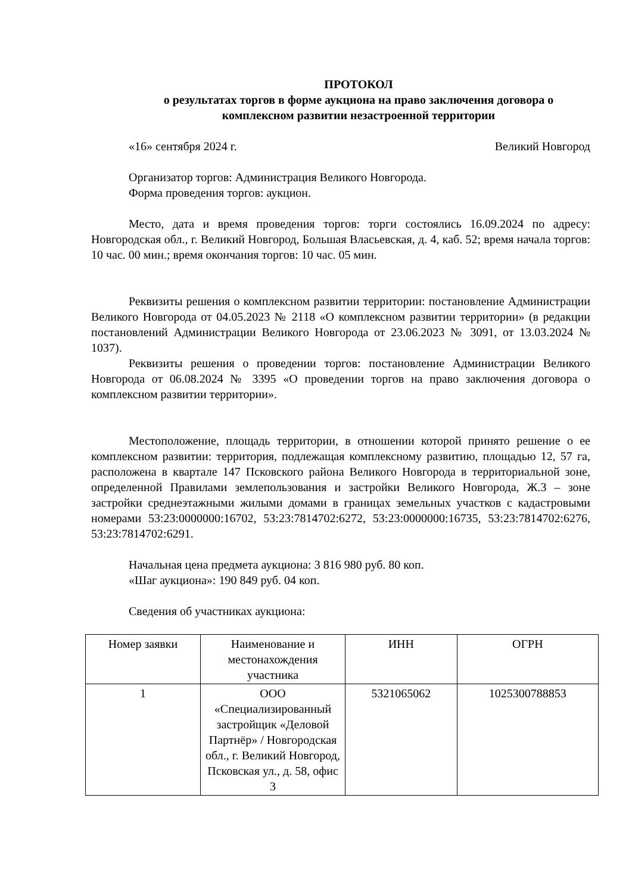ПРОТОКОЛ
о результатах торгов в форме аукциона на право заключения договора о комплексном развитии незастроенной территории
«16» сентября 2024 г. Великий Новгород
Организатор торгов: Администрация Великого Новгорода.
Форма проведения торгов: аукцион.
Место, дата и время проведения торгов: торги состоялись 16.09.2024 по адресу: Новгородская обл., г. Великий Новгород, Большая Власьевская, д. 4, каб. 52; время начала торгов: 10 час. 00 мин.; время окончания торгов: 10 час. 05 мин.
Реквизиты решения о комплексном развитии территории: постановление Администрации Великого Новгорода от 04.05.2023 № 2118 «О комплексном развитии территории» (в редакции постановлений Администрации Великого Новгорода от 23.06.2023 № 3091, от 13.03.2024 № 1037).
Реквизиты решения о проведении торгов: постановление Администрации Великого Новгорода от 06.08.2024 № 3395 «О проведении торгов на право заключения договора о комплексном развитии территории».
Местоположение, площадь территории, в отношении которой принято решение о ее комплексном развитии: территория, подлежащая комплексному развитию, площадью 12, 57 га, расположена в квартале 147 Псковского района Великого Новгорода в территориальной зоне, определенной Правилами землепользования и застройки Великого Новгорода, Ж.3 – зоне застройки среднеэтажными жилыми домами в границах земельных участков с кадастровыми номерами 53:23:0000000:16702, 53:23:7814702:6272, 53:23:0000000:16735, 53:23:7814702:6276, 53:23:7814702:6291.
Начальная цена предмета аукциона: 3 816 980 руб. 80 коп.
«Шаг аукциона»: 190 849 руб. 04 коп.
Сведения об участниках аукциона:
| Номер заявки | Наименование и местонахождения участника | ИНН | ОГРН |
| --- | --- | --- | --- |
| 1 | ООО «Специализированный застройщик «Деловой Партнёр» / Новгородская обл., г. Великий Новгород, Псковская ул., д. 58, офис 3 | 5321065062 | 1025300788853 |